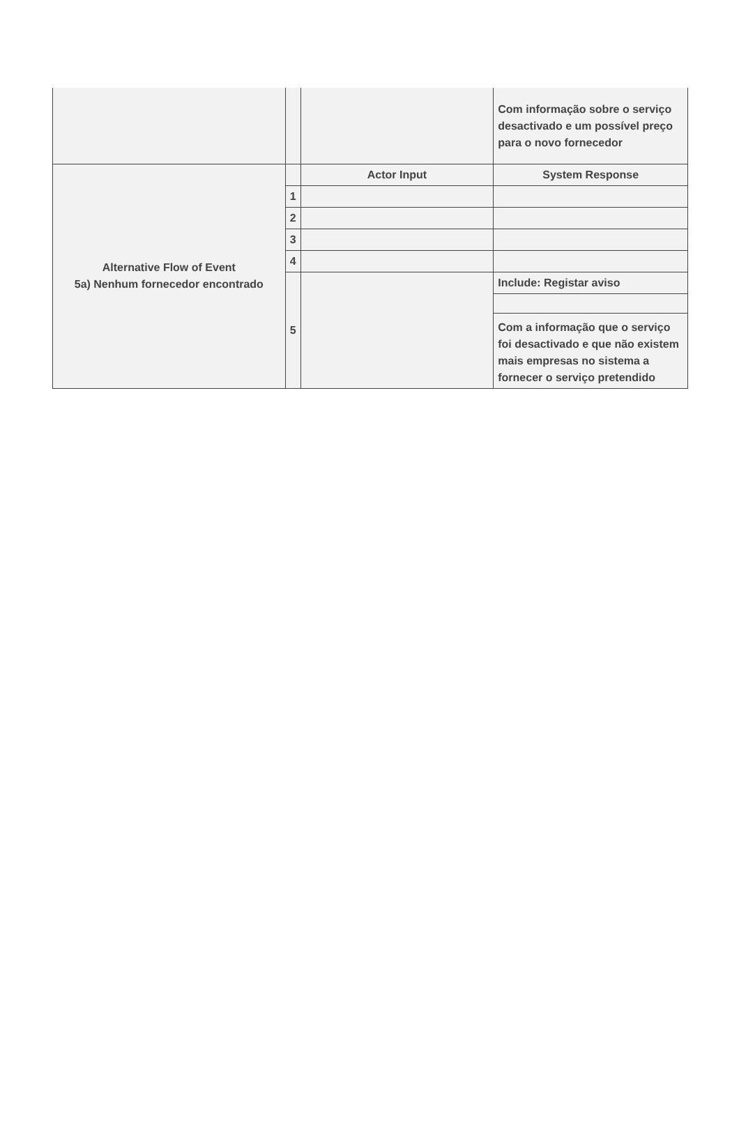| | | | Com informação sobre o serviço desactivado e um possível preço para o novo fornecedor |
| Alternative Flow of Event 5a) Nenhum fornecedor encontrado | | Actor Input | System Response |
| | 1 | | |
| | 2 | | |
| | 3 | | |
| | 4 | | |
| | 5 | | Include: Registar aviso |
| | | | Com a informação que o serviço foi desactivado e que não existem mais empresas no sistema a fornecer o serviço pretendido |